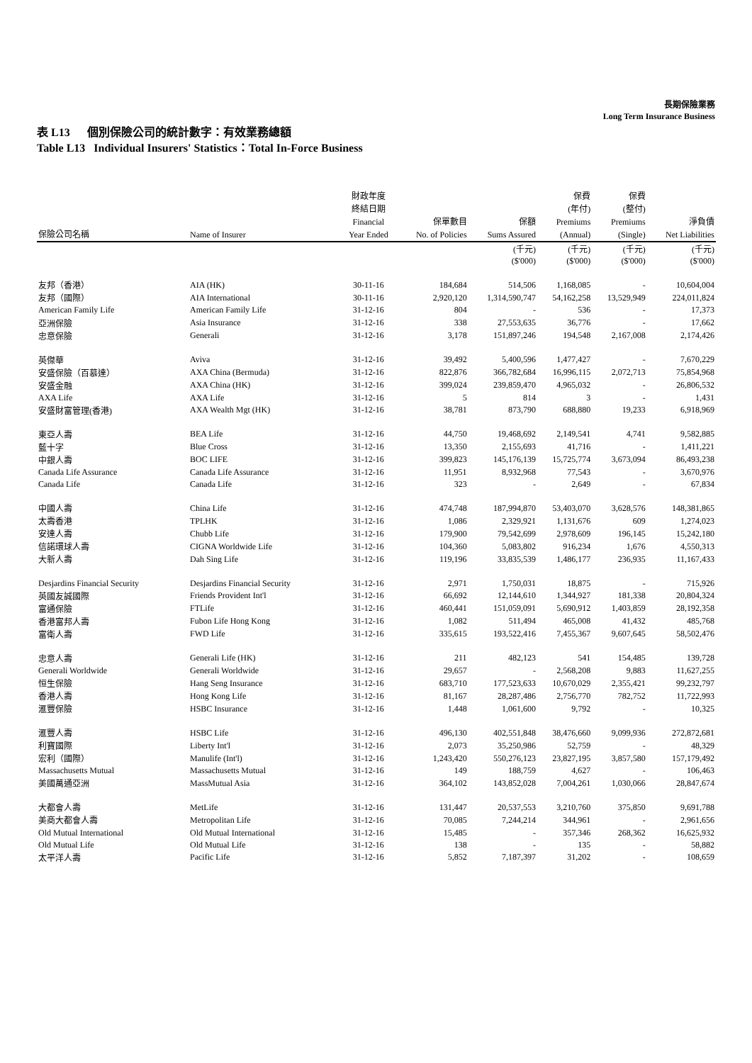長期保險業務
Long Term Insurance Business
表 L13 個別保險公司的統計數字：有效業務總額
Table L13 Individual Insurers' Statistics：Total In-Force Business
| 保險公司名稱 | Name of Insurer | 財政年度 終結日期 Financial Year Ended | 保單數目 No. of Policies | 保額 Sums Assured | 保費 (年付) Premiums (Annual) | 保費 (整付) Premiums (Single) | 淨負債 Net Liabilities |
| --- | --- | --- | --- | --- | --- | --- | --- |
| | | | | (千元) | (千元) | (千元) | (千元) |
| | | | | ($'000) | ($'000) | ($'000) | ($'000) |
| 友邦（香港） | AIA (HK) | 30-11-16 | 184,684 | 514,506 | 1,168,085 | - | 10,604,004 |
| 友邦（國際） | AIA International | 30-11-16 | 2,920,120 | 1,314,590,747 | 54,162,258 | 13,529,949 | 224,011,824 |
| American Family Life | American Family Life | 31-12-16 | 804 | - | 536 | - | 17,373 |
| 亞洲保險 | Asia Insurance | 31-12-16 | 338 | 27,553,635 | 36,776 | - | 17,662 |
| 忠意保險 | Generali | 31-12-16 | 3,178 | 151,897,246 | 194,548 | 2,167,008 | 2,174,426 |
| 英傑華 | Aviva | 31-12-16 | 39,492 | 5,400,596 | 1,477,427 | - | 7,670,229 |
| 安盛保險（百慕達） | AXA China (Bermuda) | 31-12-16 | 822,876 | 366,782,684 | 16,996,115 | 2,072,713 | 75,854,968 |
| 安盛金融 | AXA China (HK) | 31-12-16 | 399,024 | 239,859,470 | 4,965,032 | - | 26,806,532 |
| AXA Life | AXA Life | 31-12-16 | 5 | 814 | 3 | - | 1,431 |
| 安盛財富管理(香港) | AXA Wealth Mgt (HK) | 31-12-16 | 38,781 | 873,790 | 688,880 | 19,233 | 6,918,969 |
| 東亞人壽 | BEA Life | 31-12-16 | 44,750 | 19,468,692 | 2,149,541 | 4,741 | 9,582,885 |
| 藍十字 | Blue Cross | 31-12-16 | 13,350 | 2,155,693 | 41,716 | - | 1,411,221 |
| 中銀人壽 | BOC LIFE | 31-12-16 | 399,823 | 145,176,139 | 15,725,774 | 3,673,094 | 86,493,238 |
| Canada Life Assurance | Canada Life Assurance | 31-12-16 | 11,951 | 8,932,968 | 77,543 | - | 3,670,976 |
| Canada Life | Canada Life | 31-12-16 | 323 | - | 2,649 | - | 67,834 |
| 中國人壽 | China Life | 31-12-16 | 474,748 | 187,994,870 | 53,403,070 | 3,628,576 | 148,381,865 |
| 太壽香港 | TPLHK | 31-12-16 | 1,086 | 2,329,921 | 1,131,676 | 609 | 1,274,023 |
| 安達人壽 | Chubb Life | 31-12-16 | 179,900 | 79,542,699 | 2,978,609 | 196,145 | 15,242,180 |
| 信諾環球人壽 | CIGNA Worldwide Life | 31-12-16 | 104,360 | 5,083,802 | 916,234 | 1,676 | 4,550,313 |
| 大新人壽 | Dah Sing Life | 31-12-16 | 119,196 | 33,835,539 | 1,486,177 | 236,935 | 11,167,433 |
| Desjardins Financial Security | Desjardins Financial Security | 31-12-16 | 2,971 | 1,750,031 | 18,875 | - | 715,926 |
| 英國友誠國際 | Friends Provident Int'l | 31-12-16 | 66,692 | 12,144,610 | 1,344,927 | 181,338 | 20,804,324 |
| 富通保險 | FTLife | 31-12-16 | 460,441 | 151,059,091 | 5,690,912 | 1,403,859 | 28,192,358 |
| 香港富邦人壽 | Fubon Life Hong Kong | 31-12-16 | 1,082 | 511,494 | 465,008 | 41,432 | 485,768 |
| 富衛人壽 | FWD Life | 31-12-16 | 335,615 | 193,522,416 | 7,455,367 | 9,607,645 | 58,502,476 |
| 忠意人壽 | Generali Life (HK) | 31-12-16 | 211 | 482,123 | 541 | 154,485 | 139,728 |
| Generali Worldwide | Generali Worldwide | 31-12-16 | 29,657 | - | 2,568,208 | 9,883 | 11,627,255 |
| 恒生保險 | Hang Seng Insurance | 31-12-16 | 683,710 | 177,523,633 | 10,670,029 | 2,355,421 | 99,232,797 |
| 香港人壽 | Hong Kong Life | 31-12-16 | 81,167 | 28,287,486 | 2,756,770 | 782,752 | 11,722,993 |
| 滙豐保險 | HSBC Insurance | 31-12-16 | 1,448 | 1,061,600 | 9,792 | - | 10,325 |
| 滙豐人壽 | HSBC Life | 31-12-16 | 496,130 | 402,551,848 | 38,476,660 | 9,099,936 | 272,872,681 |
| 利寶國際 | Liberty Int'l | 31-12-16 | 2,073 | 35,250,986 | 52,759 | - | 48,329 |
| 宏利（國際） | Manulife (Int'l) | 31-12-16 | 1,243,420 | 550,276,123 | 23,827,195 | 3,857,580 | 157,179,492 |
| Massachusetts Mutual | Massachusetts Mutual | 31-12-16 | 149 | 188,759 | 4,627 | - | 106,463 |
| 美國萬通亞洲 | MassMutual Asia | 31-12-16 | 364,102 | 143,852,028 | 7,004,261 | 1,030,066 | 28,847,674 |
| 大都會人壽 | MetLife | 31-12-16 | 131,447 | 20,537,553 | 3,210,760 | 375,850 | 9,691,788 |
| 美商大都會人壽 | Metropolitan Life | 31-12-16 | 70,085 | 7,244,214 | 344,961 | - | 2,961,656 |
| Old Mutual International | Old Mutual International | 31-12-16 | 15,485 | - | 357,346 | 268,362 | 16,625,932 |
| Old Mutual Life | Old Mutual Life | 31-12-16 | 138 | - | 135 | - | 58,882 |
| 太平洋人壽 | Pacific Life | 31-12-16 | 5,852 | 7,187,397 | 31,202 | - | 108,659 |